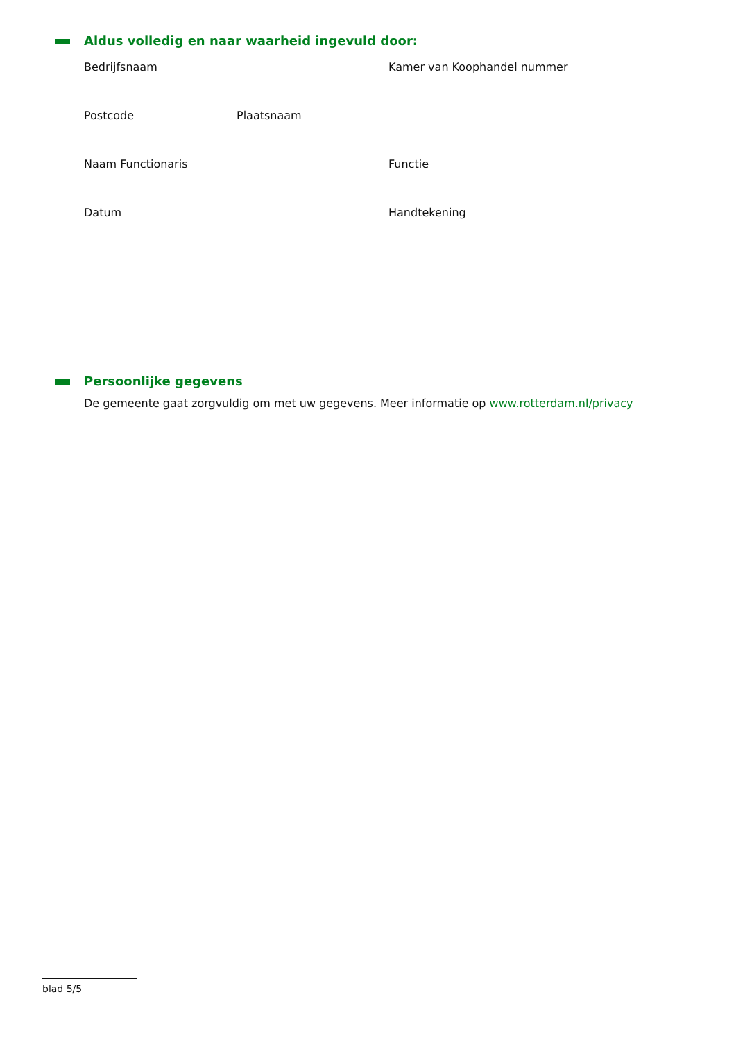Aldus volledig en naar waarheid ingevuld door:
Bedrijfsnaam Kamer van Koophandel nummer
Postcode Plaatsnaam
Naam Functionaris Functie
Datum Handtekening
Persoonlijke gegevens
De gemeente gaat zorgvuldig om met uw gegevens. Meer informatie op www.rotterdam.nl/privacy
blad 5/5